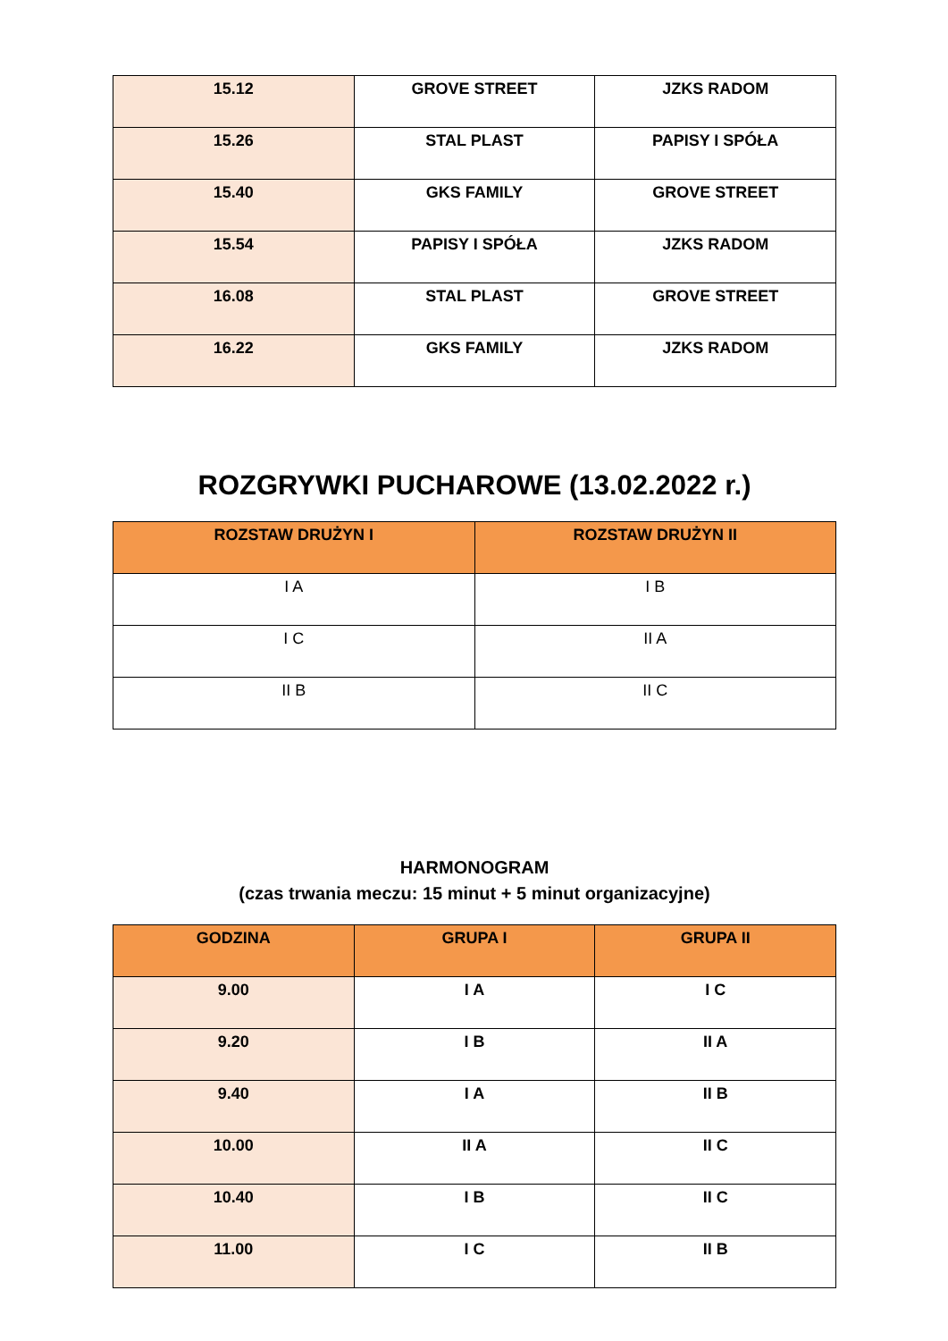| 15.12 | GROVE STREET | JZKS RADOM |
| 15.26 | STAL PLAST | PAPISY I SPÓŁA |
| 15.40 | GKS FAMILY | GROVE STREET |
| 15.54 | PAPISY I SPÓŁA | JZKS RADOM |
| 16.08 | STAL PLAST | GROVE STREET |
| 16.22 | GKS FAMILY | JZKS RADOM |
ROZGRYWKI PUCHAROWE (13.02.2022 r.)
| ROZSTAW DRUŻYN I | ROZSTAW DRUŻYN II |
| --- | --- |
| I A | I B |
| I C | II A |
| II B | II C |
HARMONOGRAM
(czas trwania meczu: 15 minut + 5 minut organizacyjne)
| GODZINA | GRUPA I | GRUPA II |
| --- | --- | --- |
| 9.00 | I A | I C |
| 9.20 | I B | II A |
| 9.40 | I A | II B |
| 10.00 | II A | II C |
| 10.40 | I B | II C |
| 11.00 | I C | II B |